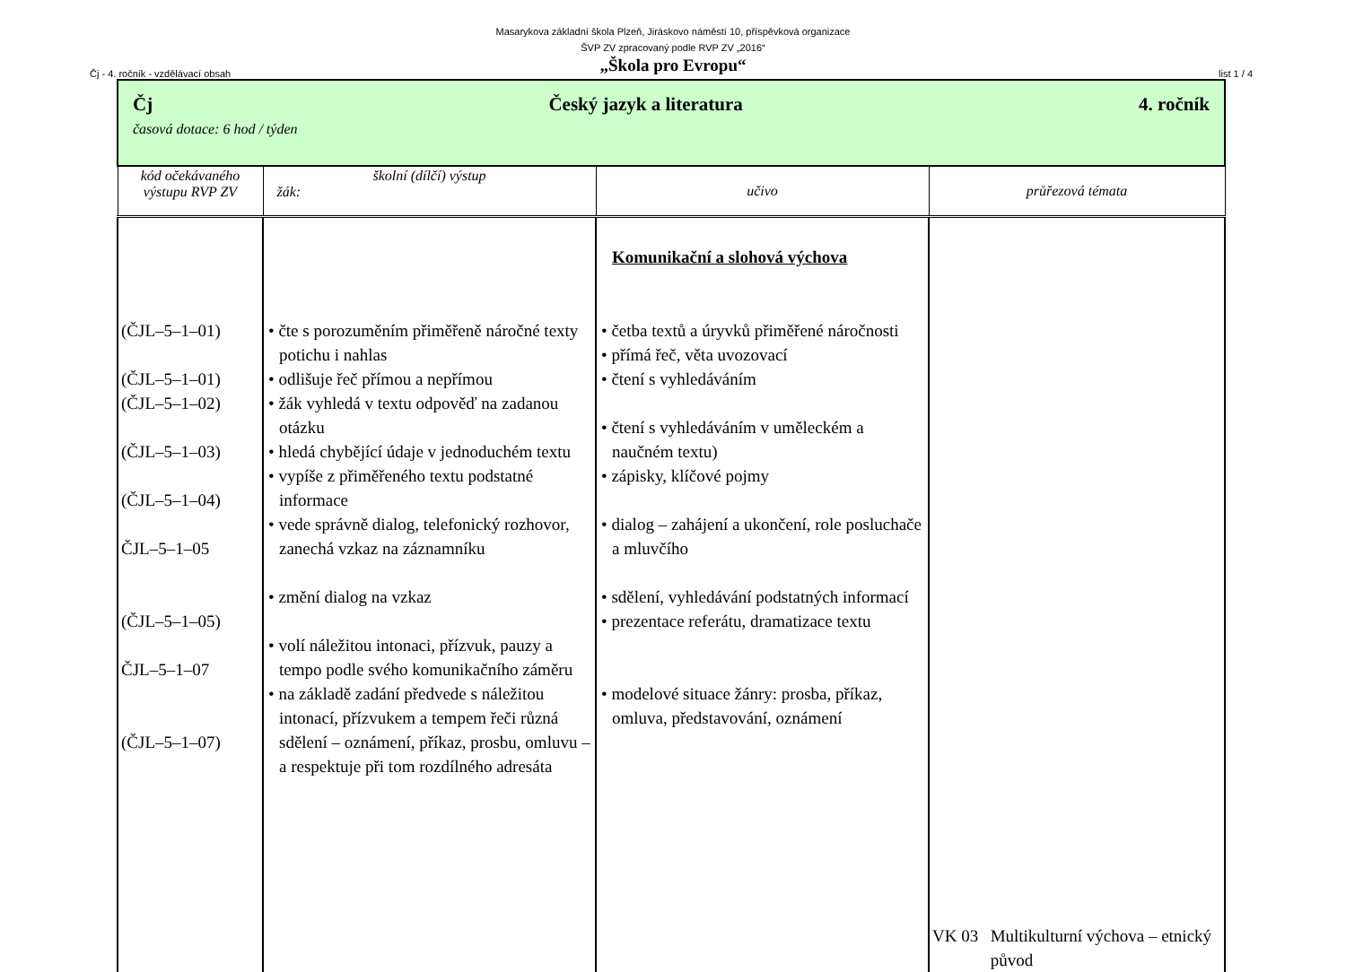Masarykova základní škola Plzeň, Jiráskovo náměstí 10, příspěvková organizace
ŠVP ZV zpracovaný podle RVP ZV „2016“
„Škola pro Evropu“
Čj - 4. ročník - vzdělávací obsah list 1 / 4
| Čj Český jazyk a literatura 4. ročník časová dotace: 6 hod / týden | | | |
| kód očekávaného výstupu RVP ZV | školní (dílčí) výstup žák: | učivo | průřezová témata |
| (ČJL–5–1–01) (ČJL–5–1–01) (ČJL–5–1–02) (ČJL–5–1–03) (ČJL–5–1–04) ČJL–5–1–05 (ČJL–5–1–05) ČJL–5–1–07 (ČJL–5–1–07) | • čte s porozuměním přiměřeně náročné texty potichu i nahlas • odlišuje řeč přímou a nepřímou • žák vyhledá v textu odpověď na zadanou otázku • hledá chybějící údaje v jednoduchém textu • vypíše z přiměřeného textu podstatné informace • vede správně dialog, telefonický rozhovor, zanechá vzkaz na záznamníku • změní dialog na vzkaz • volí náležitou intonaci, přízvuk, pauzy a tempo podle svého komunikačního záměru • na základě zadání předvede s náležitou intonací, přízvukem a tempem řeči různá sdělení – oznámení, příkaz, prosbu, omluvu – a respektuje při tom rozdílného adresáta | Komunikační a slohová výchova • četba textů a úryvků přiměřené náročnosti • přímá řeč, věta uvozovací • čtení s vyhledáváním • čtení s vyhledáváním v uměleckém a naučném textu) • zápisky, klíčové pojmy • dialog – zahájení a ukončení, role posluchače a mluvčího • sdělení, vyhledávání podstatných informací • prezentace referátu, dramatizace textu • modelové situace žánry: prosba, příkaz, omluva, představování, oznámení | VK 03 Multikulturní výchova – etnický původ |